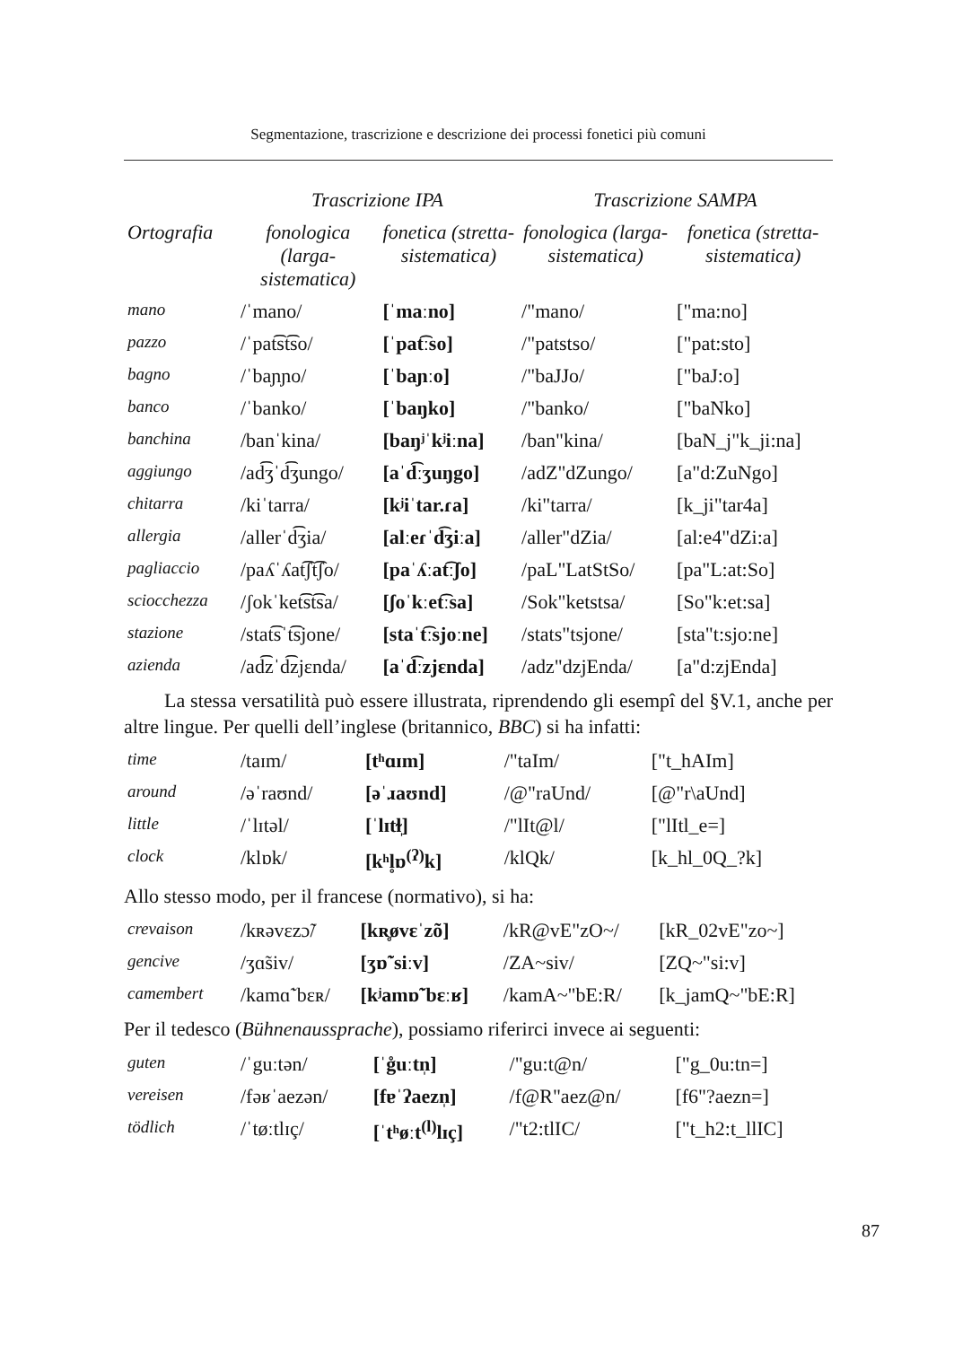Segmentazione, trascrizione e descrizione dei processi fonetici più comuni
| | Trascrizione IPA | | Trascrizione SAMPA | |
| --- | --- | --- | --- | --- |
| Ortografia | fonologica (larga-sistematica) | fonetica (stretta-sistematica) | fonologica (larga-sistematica) | fonetica (stretta-sistematica) |
| mano | /ˈmano/ | [ˈmaːno] | /"mano/ | ["ma:no] |
| pazzo | /ˈpat͡st͡so/ | [ˈpat͡ːso] | /"patstso/ | ["pat:sto] |
| bagno | /ˈbaɲɲo/ | [ˈbaɲːo] | /"baJJo/ | ["baJ:o] |
| banco | /ˈbanko/ | [ˈbaŋko] | /"banko/ | ["baNko] |
| banchina | /banˈkina/ | [baŋʲˈkʲiːna] | /ban"kina/ | [baN_j"k_ji:na] |
| aggiungo | /ad͡ʒˈd͡ʒungo/ | [aˈd͡ːʒuŋgo] | /adZ"dZungo/ | [a"d:ZuNgo] |
| chitarra | /kiˈtarra/ | [kʲiˈtar.ɾa] | /ki"tarra/ | [k_ji"tar4a] |
| allergia | /allerˈd͡ʒia/ | [alːeɾˈd͡ʒiːa] | /aller"dZia/ | [al:e4"dZi:a] |
| pagliaccio | /paʎˈʎat͡ʃt͡ʃo/ | [paˈʎːat͡ːʃo] | /paL"LatStSo/ | [pa"L:at:So] |
| sciocchezza | /ʃokˈket͡st͡sa/ | [ʃoˈkːet͡ːsa] | /Sok"ketstsa/ | [So"k:et:sa] |
| stazione | /stat͡sˈt͡sjone/ | [staˈt͡ːsjoːne] | /stats"tsjone/ | [sta"t:sjo:ne] |
| azienda | /ad͡zˈd͡zjɛnda/ | [aˈd͡ːzjɛnda] | /adz"dzjEnda/ | [a"d:zjEnda] |
La stessa versatilità può essere illustrata, riprendendo gli esempî del §V.1, anche per altre lingue. Per quelli dell’inglese (britannico, BBC) si ha infatti:
| time | /taɪm/ | [tʰɑɪm] | /"taIm/ | ["t_hAIm] |
| around | /əˈraʊnd/ | [əˈɹaʊnd] | /@"raUnd/ | [@"r\aUnd] |
| little | /ˈlɪtəl/ | [ˈlɪtɫ̩] | /"lIt@l/ | ["lItl_e=] |
| clock | /klɒk/ | [kʰl̥ɒ<sup>(ʔ)</sup>k] | /klQk/ | [k_hl_0Q_?k] |
Allo stesso modo, per il francese (normativo), si ha:
| crevaison | /kʀəvɛzɔ̃/ | [kʀ̥øvɛˈzõ] | /kR@vE"zO~/ | [kR_02vE"zo~] |
| gencive | /ʒɑ̃siv/ | [ʒɒ̃ˈsiːv] | /ZA~siv/ | [ZQ~"si:v] |
| camembert | /kamɑ̃ˈbɛʀ/ | [kʲamɒ̃ˈbɛːʁ] | /kamA~"bE:R/ | [k_jamQ~"bE:R] |
Per il tedesco (Bühnenaussprache), possiamo riferirci invece ai seguenti:
| guten | /ˈguːtən/ | [ˈg̊uːtn̩] | /"gu:t@n/ | ["g_0u:tn=] |
| vereisen | /fəʁˈaezən/ | [fɐˈʔaezn̩] | /f@R"aez@n/ | [f6"?aezn=] |
| tödlich | /ˈtøːtlɪç/ | [ˈtʰøːt<sup>(l)</sup>lɪç] | /"t2:tlIC/ | ["t_h2:t_llIC] |
87